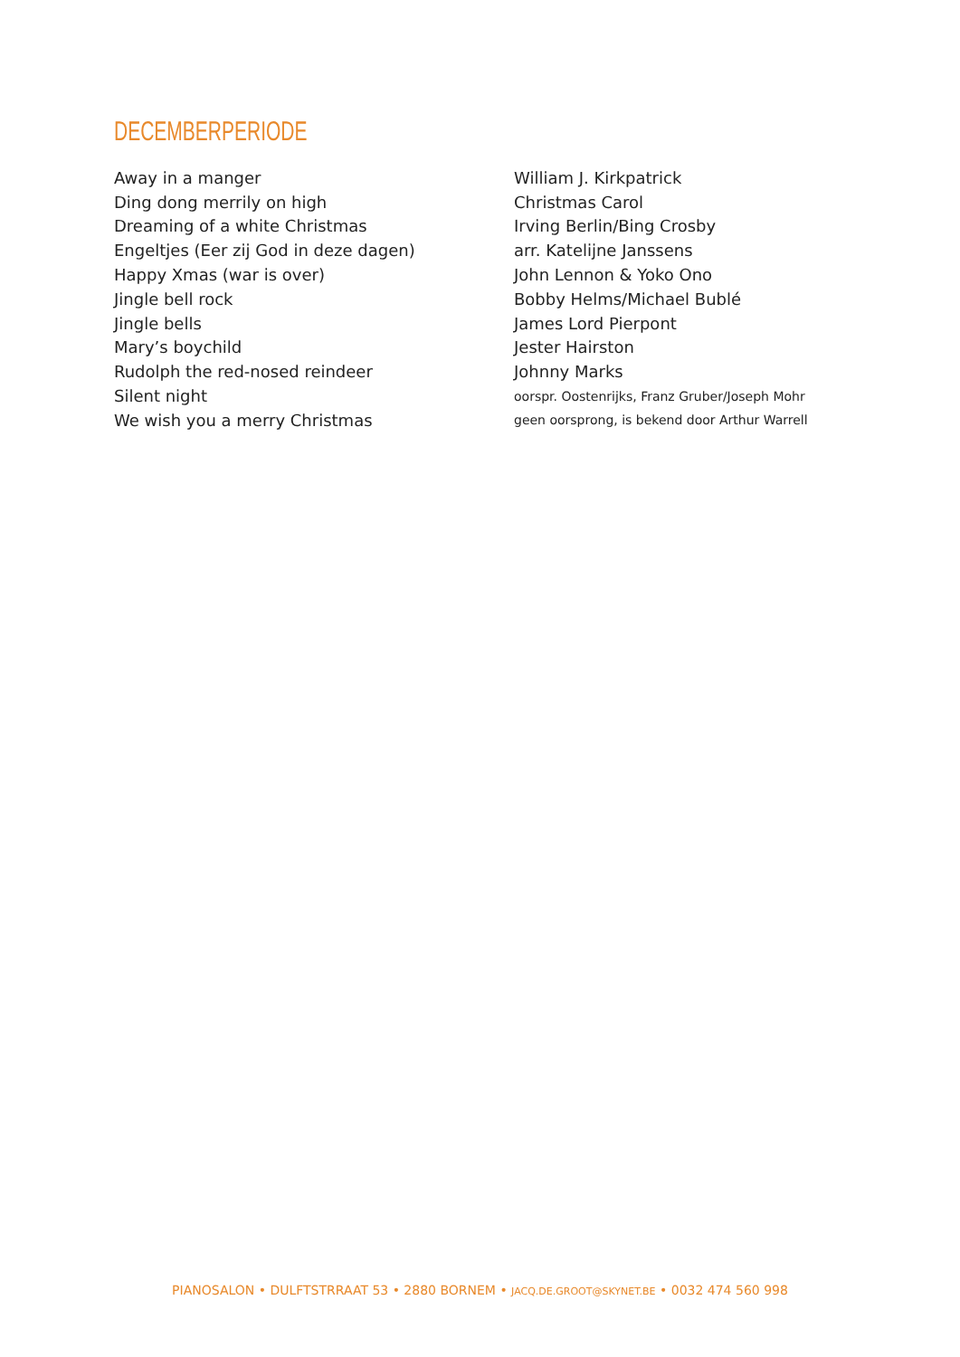DECEMBERPERIODE
| Away in a manger | William J. Kirkpatrick |
| Ding dong merrily on high | Christmas Carol |
| Dreaming of a white Christmas | Irving Berlin/Bing Crosby |
| Engeltjes (Eer zij God in deze dagen) | arr. Katelijne Janssens |
| Happy Xmas (war is over) | John Lennon & Yoko Ono |
| Jingle bell rock | Bobby Helms/Michael Bublé |
| Jingle bells | James Lord Pierpont |
| Mary’s boychild | Jester Hairston |
| Rudolph the red-nosed reindeer | Johnny Marks |
| Silent night | oorspr. Oostenrijks, Franz Gruber/Joseph Mohr |
| We wish you a merry Christmas | geen oorsprong, is bekend door Arthur Warrell |
PIANOSALON • DULFTSTRRAAT 53 • 2880 BORNEM • JACQ.DE.GROOT@SKYNET.BE • 0032 474 560 998